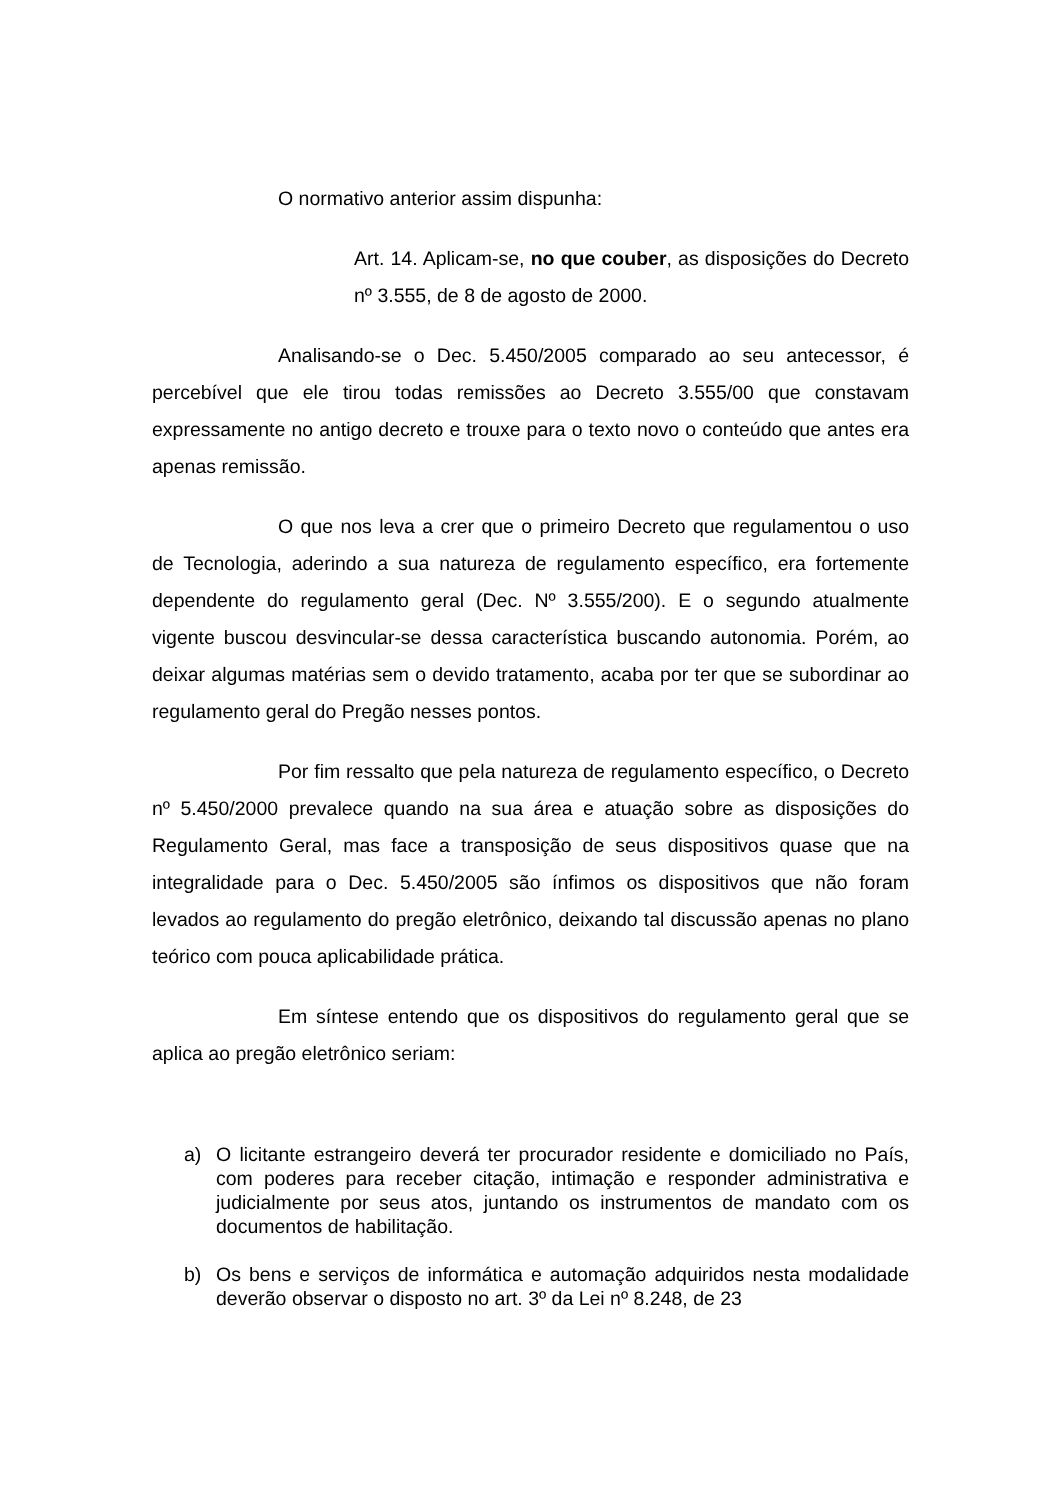O normativo anterior assim dispunha:
Art. 14. Aplicam-se, no que couber, as disposições do Decreto nº 3.555, de 8 de agosto de 2000.
Analisando-se o Dec. 5.450/2005 comparado ao seu antecessor, é percebível que ele tirou todas remissões ao Decreto 3.555/00 que constavam expressamente no antigo decreto e trouxe para o texto novo o conteúdo que antes era apenas remissão.
O que nos leva a crer que o primeiro Decreto que regulamentou o uso de Tecnologia, aderindo a sua natureza de regulamento específico, era fortemente dependente do regulamento geral (Dec. Nº 3.555/200). E o segundo atualmente vigente buscou desvincular-se dessa característica buscando autonomia. Porém, ao deixar algumas matérias sem o devido tratamento, acaba por ter que se subordinar ao regulamento geral do Pregão nesses pontos.
Por fim ressalto que pela natureza de regulamento específico, o Decreto nº 5.450/2000 prevalece quando na sua área e atuação sobre as disposições do Regulamento Geral, mas face a transposição de seus dispositivos quase que na integralidade para o Dec. 5.450/2005 são ínfimos os dispositivos que não foram levados ao regulamento do pregão eletrônico, deixando tal discussão apenas no plano teórico com pouca aplicabilidade prática.
Em síntese entendo que os dispositivos do regulamento geral que se aplica ao pregão eletrônico seriam:
a) O licitante estrangeiro deverá ter procurador residente e domiciliado no País, com poderes para receber citação, intimação e responder administrativa e judicialmente por seus atos, juntando os instrumentos de mandato com os documentos de habilitação.
b) Os bens e serviços de informática e automação adquiridos nesta modalidade deverão observar o disposto no art. 3º da Lei nº 8.248, de 23